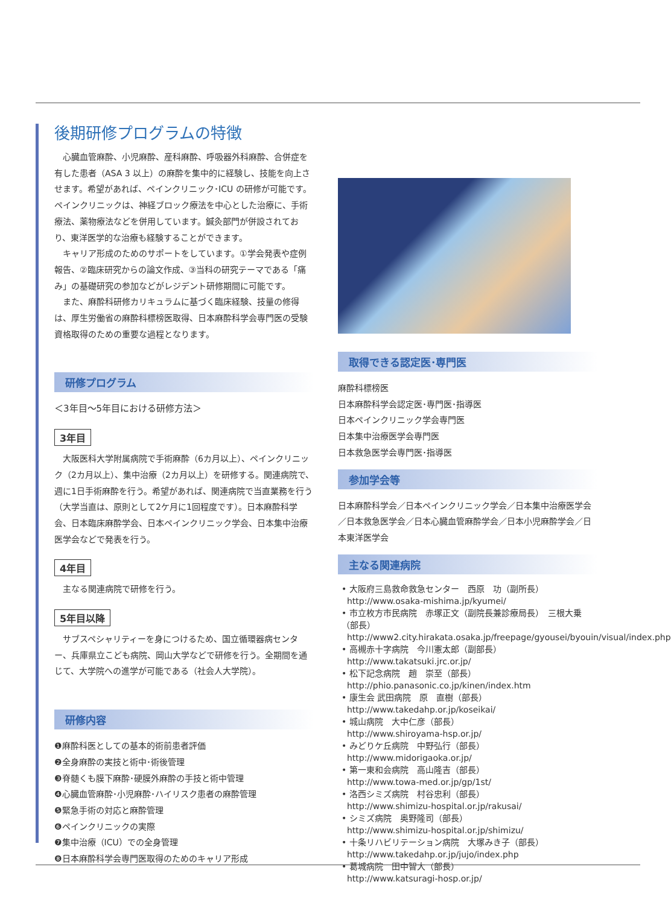後期研修プログラムの特徴
心臓血管麻酔、小児麻酔、産科麻酔、呼吸器外科麻酔、合併症を有した患者（ASA 3 以上）の麻酔を集中的に経験し、技能を向上させます。希望があれば、ペインクリニック･ICU の研修が可能です。ペインクリニックは、神経ブロック療法を中心とした治療に、手術療法、薬物療法などを併用しています。鍼灸部門が併設されており、東洋医学的な治療も経験することができます。
キャリア形成のためのサポートをしています。①学会発表や症例報告、②臨床研究からの論文作成、③当科の研究テーマである「痛み」の基礎研究の参加などがレジデント研修期間に可能です。
また、麻酔科研修カリキュラムに基づく臨床経験、技量の修得は、厚生労働省の麻酔科標榜医取得、日本麻酔科学会専門医の受験資格取得のための重要な過程となります。
研修プログラム
＜3年目〜5年目における研修方法＞
3年目
大阪医科大学附属病院で手術麻酔（6カ月以上）、ペインクリニック（2カ月以上）、集中治療（2カ月以上）を研修する。関連病院で、週に1日手術麻酔を行う。希望があれば、関連病院で当直業務を行う（大学当直は、原則として2ケ月に1回程度です）。日本麻酔科学会、日本臨床麻酔学会、日本ペインクリニック学会、日本集中治療医学会などで発表を行う。
4年目
主なる関連病院で研修を行う。
5年目以降
サブスペシャリティーを身につけるため、国立循環器病センター、兵庫県立こども病院、岡山大学などで研修を行う。全期間を通じて、大学院への進学が可能である（社会人大学院）。
研修内容
❶麻酔科医としての基本的術前患者評価
❷全身麻酔の実技と術中･術後管理
❸脊髄くも膜下麻酔･硬膜外麻酔の手技と術中管理
❹心臓血管麻酔･小児麻酔･ハイリスク患者の麻酔管理
❺緊急手術の対応と麻酔管理
❻ペインクリニックの実際
❼集中治療（ICU）での全身管理
❽日本麻酔科学会専門医取得のためのキャリア形成
取得できる認定医･専門医
麻酔科標榜医
日本麻酔科学会認定医･専門医･指導医
日本ペインクリニック学会専門医
日本集中治療医学会専門医
日本救急医学会専門医･指導医
参加学会等
日本麻酔科学会／日本ペインクリニック学会／日本集中治療医学会／日本救急医学会／日本心臓血管麻酔学会／日本小児麻酔学会／日本東洋医学会
主なる関連病院
• 大阪府三島救命救急センター　西原　功（副所長）
http://www.osaka-mishima.jp/kyumei/
• 市立枚方市民病院　赤塚正文（副院長兼診療局長）　三根大乗（部長）
http://www2.city.hirakata.osaka.jp/freepage/gyousei/byouin/visual/index.php
• 高槻赤十字病院　今川憲太郎（副部長）
http://www.takatsuki.jrc.or.jp/
• 松下記念病院　趙　崇至（部長）
http://phio.panasonic.co.jp/kinen/index.htm
• 康生会 武田病院　原　直樹（部長）
http://www.takedahp.or.jp/koseikai/
• 城山病院　大中仁彦（部長）
http://www.shiroyama-hsp.or.jp/
• みどりケ丘病院　中野弘行（部長）
http://www.midorigaoka.or.jp/
• 第一東和会病院　高山隆吉（部長）
http://www.towa-med.or.jp/gp/1st/
• 洛西シミズ病院　村谷忠利（部長）
http://www.shimizu-hospital.or.jp/rakusai/
• シミズ病院　奥野隆司（部長）
http://www.shimizu-hospital.or.jp/shimizu/
• 十条リハビリテーション病院　大塚みき子（部長）
http://www.takedahp.or.jp/jujo/index.php
• 葛城病院　田中智大（部長）
http://www.katsuragi-hosp.or.jp/